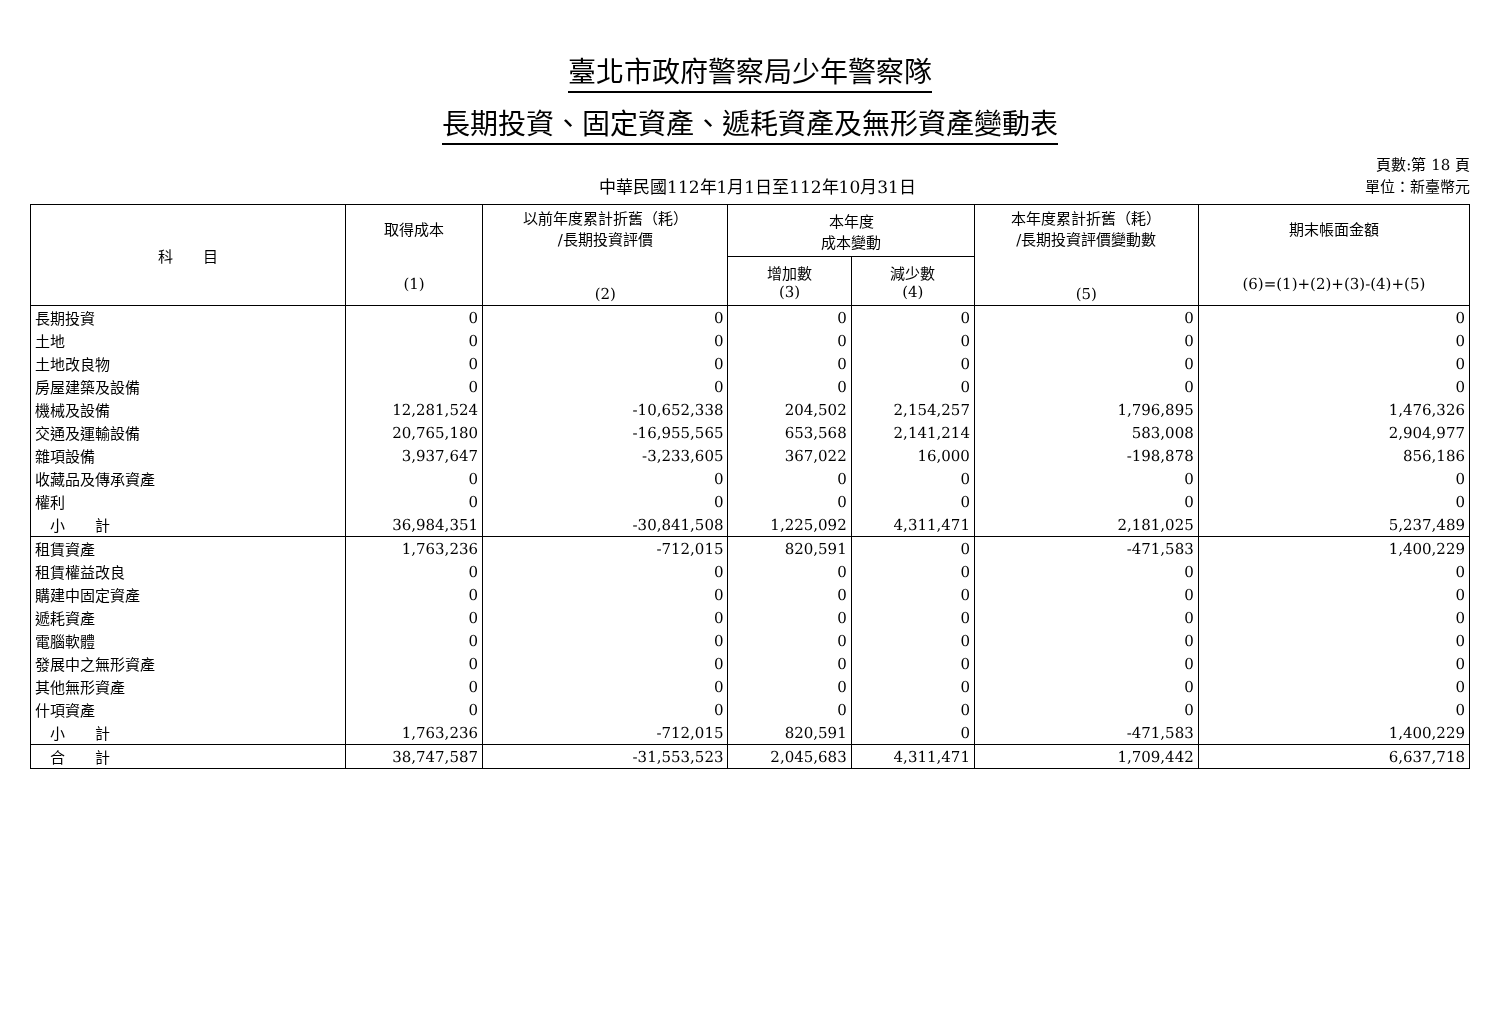臺北市政府警察局少年警察隊
長期投資、固定資產、遞耗資產及無形資產變動表
中華民國112年1月1日至112年10月31日
頁數:第 18 頁
單位：新臺幣元
| 科 目 | 取得成本 (1) | 以前年度累計折舊（耗） /長期投資評價 (2) | 本年度 成本變動 | | 本年度累計折舊（耗） /長期投資評價變動數 (5) | 期末帳面金額 (6)=(1)+(2)+(3)-(4)+(5) |
| --- | --- | --- | --- | --- | --- | --- |
| | | | 增加數 (3) | 減少數 (4) | | |
| 長期投資 | 0 | 0 | 0 | 0 | 0 | 0 |
| 土地 | 0 | 0 | 0 | 0 | 0 | 0 |
| 土地改良物 | 0 | 0 | 0 | 0 | 0 | 0 |
| 房屋建築及設備 | 0 | 0 | 0 | 0 | 0 | 0 |
| 機械及設備 | 12,281,524 | -10,652,338 | 204,502 | 2,154,257 | 1,796,895 | 1,476,326 |
| 交通及運輸設備 | 20,765,180 | -16,955,565 | 653,568 | 2,141,214 | 583,008 | 2,904,977 |
| 雜項設備 | 3,937,647 | -3,233,605 | 367,022 | 16,000 | -198,878 | 856,186 |
| 收藏品及傳承資產 | 0 | 0 | 0 | 0 | 0 | 0 |
| 權利 | 0 | 0 | 0 | 0 | 0 | 0 |
| 小 計 | 36,984,351 | -30,841,508 | 1,225,092 | 4,311,471 | 2,181,025 | 5,237,489 |
| 租賃資產 | 1,763,236 | -712,015 | 820,591 | 0 | -471,583 | 1,400,229 |
| 租賃權益改良 | 0 | 0 | 0 | 0 | 0 | 0 |
| 購建中固定資產 | 0 | 0 | 0 | 0 | 0 | 0 |
| 遞耗資產 | 0 | 0 | 0 | 0 | 0 | 0 |
| 電腦軟體 | 0 | 0 | 0 | 0 | 0 | 0 |
| 發展中之無形資產 | 0 | 0 | 0 | 0 | 0 | 0 |
| 其他無形資產 | 0 | 0 | 0 | 0 | 0 | 0 |
| 什項資產 | 0 | 0 | 0 | 0 | 0 | 0 |
| 小 計 | 1,763,236 | -712,015 | 820,591 | 0 | -471,583 | 1,400,229 |
| 合 計 | 38,747,587 | -31,553,523 | 2,045,683 | 4,311,471 | 1,709,442 | 6,637,718 |